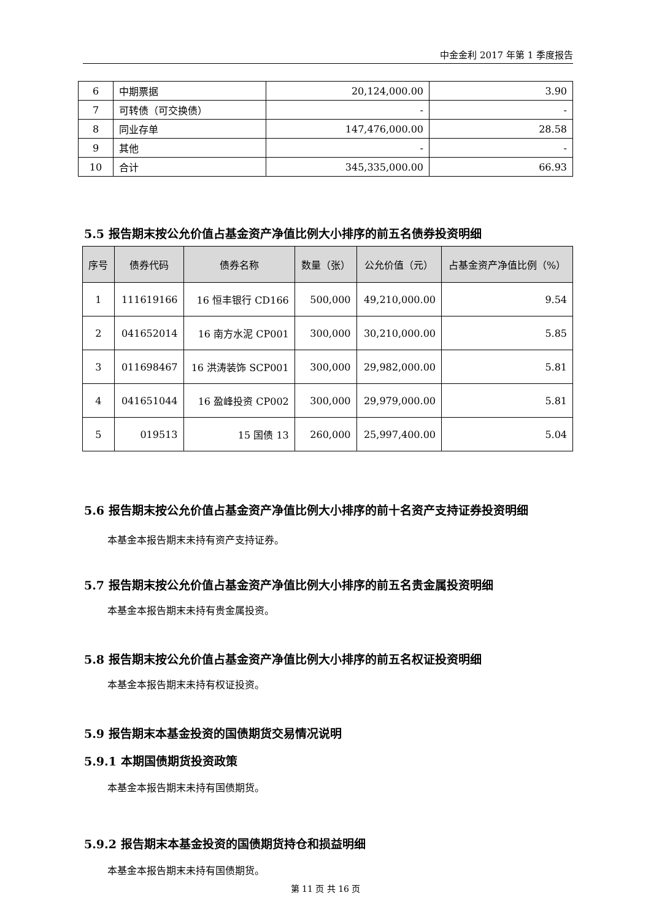中金金利 2017 年第 1 季度报告
| 6 | 中期票据 | 20,124,000.00 | 3.90 |
| 7 | 可转债（可交换债） | - | - |
| 8 | 同业存单 | 147,476,000.00 | 28.58 |
| 9 | 其他 | - | - |
| 10 | 合计 | 345,335,000.00 | 66.93 |
5.5 报告期末按公允价值占基金资产净值比例大小排序的前五名债券投资明细
| 序号 | 债券代码 | 债券名称 | 数量（张） | 公允价值（元） | 占基金资产净值比例（%） |
| --- | --- | --- | --- | --- | --- |
| 1 | 111619166 | 16 恒丰银行 CD166 | 500,000 | 49,210,000.00 | 9.54 |
| 2 | 041652014 | 16 南方水泥 CP001 | 300,000 | 30,210,000.00 | 5.85 |
| 3 | 011698467 | 16 洪涛装饰 SCP001 | 300,000 | 29,982,000.00 | 5.81 |
| 4 | 041651044 | 16 盈峰投资 CP002 | 300,000 | 29,979,000.00 | 5.81 |
| 5 | 019513 | 15 国债 13 | 260,000 | 25,997,400.00 | 5.04 |
5.6 报告期末按公允价值占基金资产净值比例大小排序的前十名资产支持证券投资明细
本基金本报告期末未持有资产支持证券。
5.7 报告期末按公允价值占基金资产净值比例大小排序的前五名贵金属投资明细
本基金本报告期末未持有贵金属投资。
5.8 报告期末按公允价值占基金资产净值比例大小排序的前五名权证投资明细
本基金本报告期末未持有权证投资。
5.9 报告期末本基金投资的国债期货交易情况说明
5.9.1 本期国债期货投资政策
本基金本报告期末未持有国债期货。
5.9.2 报告期末本基金投资的国债期货持仓和损益明细
本基金本报告期末未持有国债期货。
第 11 页 共 16 页